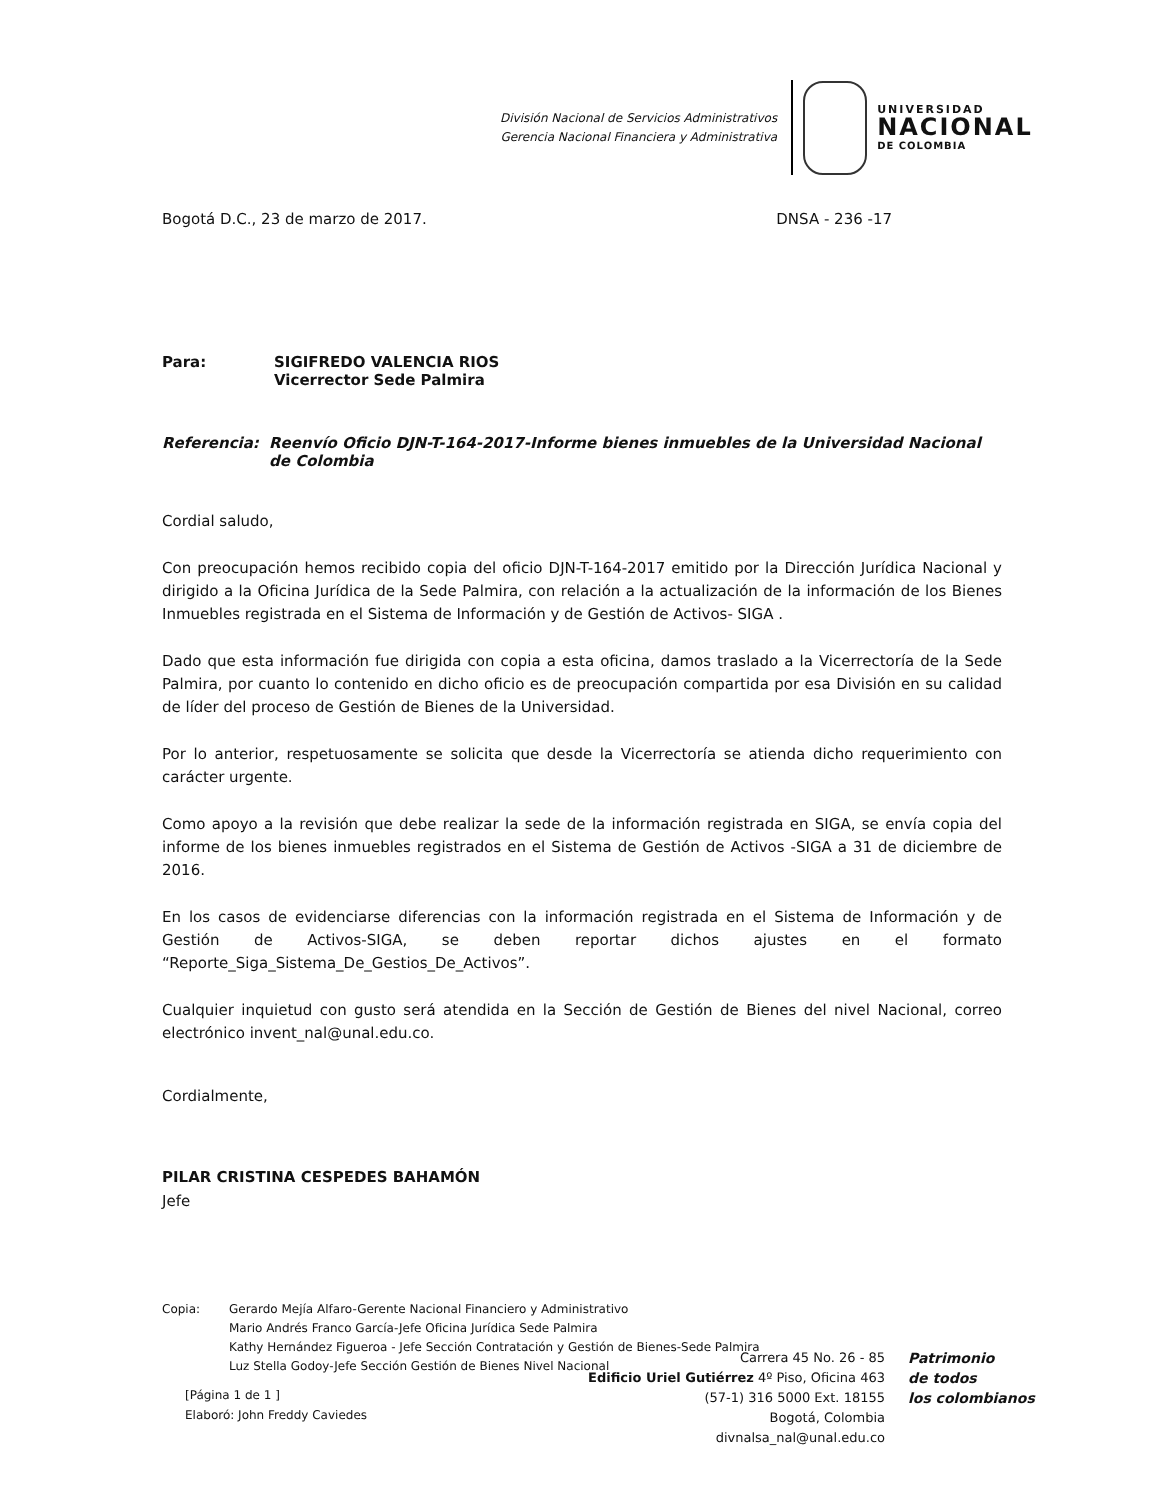División Nacional de Servicios Administrativos
Gerencia Nacional Financiera y Administrativa
UNIVERSIDAD
NACIONAL
DE COLOMBIA
Bogotá D.C., 23 de marzo de 2017. DNSA - 236 -17
Para: SIGIFREDO VALENCIA RIOS
Vicerrector Sede Palmira
Referencia: Reenvío Oficio DJN-T-164-2017-Informe bienes inmuebles de la Universidad Nacional de Colombia
Cordial saludo,
Con preocupación hemos recibido copia del oficio DJN-T-164-2017 emitido por la Dirección Jurídica Nacional y dirigido a la Oficina Jurídica de la Sede Palmira, con relación a la actualización de la información de los Bienes Inmuebles registrada en el Sistema de Información y de Gestión de Activos- SIGA .
Dado que esta información fue dirigida con copia a esta oficina, damos traslado a la Vicerrectoría de la Sede Palmira, por cuanto lo contenido en dicho oficio es de preocupación compartida por esa División en su calidad de líder del proceso de Gestión de Bienes de la Universidad.
Por lo anterior, respetuosamente se solicita que desde la Vicerrectoría se atienda dicho requerimiento con carácter urgente.
Como apoyo a la revisión que debe realizar la sede de la información registrada en SIGA, se envía copia del informe de los bienes inmuebles registrados en el Sistema de Gestión de Activos -SIGA a 31 de diciembre de 2016.
En los casos de evidenciarse diferencias con la información registrada en el Sistema de Información y de Gestión de Activos-SIGA, se deben reportar dichos ajustes en el formato “Reporte_Siga_Sistema_De_Gestios_De_Activos”.
Cualquier inquietud con gusto será atendida en la Sección de Gestión de Bienes del nivel Nacional, correo electrónico invent_nal@unal.edu.co.
Cordialmente,
PILAR CRISTINA CESPEDES BAHAMÓN
Jefe
Copia: Gerardo Mejía Alfaro-Gerente Nacional Financiero y Administrativo
Mario Andrés Franco García-Jefe Oficina Jurídica Sede Palmira
Kathy Hernández Figueroa - Jefe Sección Contratación y Gestión de Bienes-Sede Palmira
Luz Stella Godoy-Jefe Sección Gestión de Bienes Nivel Nacional
[Página 1 de 1 ]
Elaboró: John Freddy Caviedes
Carrera 45 No. 26 - 85
Edificio Uriel Gutiérrez 4º Piso, Oficina 463
(57-1) 316 5000 Ext. 18155
Bogotá, Colombia
divnalsa_nal@unal.edu.co
Patrimonio
de todos
los colombianos